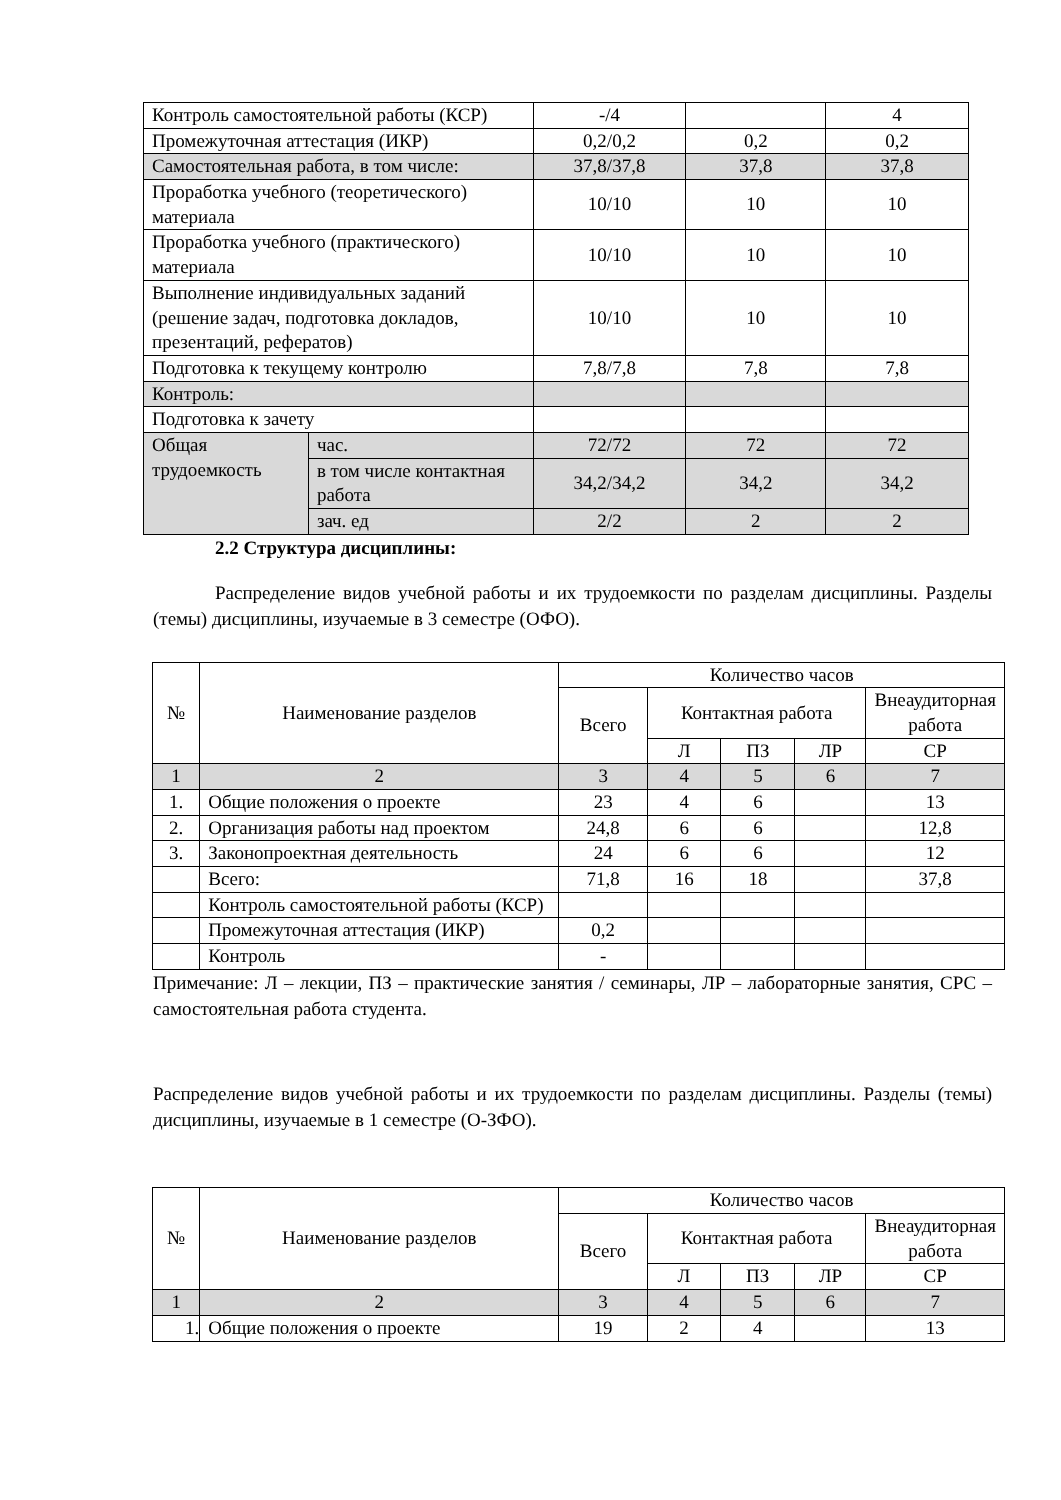| Контроль самостоятельной работы (КСР) | | -/4 | | 4 |
| Промежуточная аттестация (ИКР) | | 0,2/0,2 | 0,2 | 0,2 |
| Самостоятельная работа, в том числе: | | 37,8/37,8 | 37,8 | 37,8 |
| Проработка учебного (теоретического) материала | | 10/10 | 10 | 10 |
| Проработка учебного (практического) материала | | 10/10 | 10 | 10 |
| Выполнение индивидуальных заданий (решение задач, подготовка докладов, презентаций, рефератов) | | 10/10 | 10 | 10 |
| Подготовка к текущему контролю | | 7,8/7,8 | 7,8 | 7,8 |
| Контроль: | | | | |
| Подготовка к зачету | | | | |
| Общая трудоемкость | час. | 72/72 | 72 | 72 |
| | в том числе контактная работа | 34,2/34,2 | 34,2 | 34,2 |
| | зач. ед | 2/2 | 2 | 2 |
2.2 Структура дисциплины:
Распределение видов учебной работы и их трудоемкости по разделам дисциплины. Разделы (темы) дисциплины, изучаемые в 3 семестре (ОФО).
| № | Наименование разделов | Количество часов | | | | |
| --- | --- | --- | --- | --- | --- | --- |
| | | Всего | Контактная работа | | | Внеаудиторная работа |
| | | | Л | ПЗ | ЛР | СР |
| 1 | 2 | 3 | 4 | 5 | 6 | 7 |
| 1. | Общие положения о проекте | 23 | 4 | 6 | | 13 |
| 2. | Организация работы над проектом | 24,8 | 6 | 6 | | 12,8 |
| 3. | Законопроектная деятельность | 24 | 6 | 6 | | 12 |
| | Всего: | 71,8 | 16 | 18 | | 37,8 |
| | Контроль самостоятельной работы (КСР) | | | | | |
| | Промежуточная аттестация (ИКР) | 0,2 | | | | |
| | Контроль | - | | | | |
Примечание: Л – лекции, ПЗ – практические занятия / семинары, ЛР – лабораторные занятия, СРС – самостоятельная работа студента.
Распределение видов учебной работы и их трудоемкости по разделам дисциплины. Разделы (темы) дисциплины, изучаемые в 1 семестре (О-ЗФО).
| № | Наименование разделов | Количество часов | | | | |
| --- | --- | --- | --- | --- | --- | --- |
| | | Всего | Контактная работа | | | Внеаудиторная работа |
| | | | Л | ПЗ | ЛР | СР |
| 1 | 2 | 3 | 4 | 5 | 6 | 7 |
| 1. | Общие положения о проекте | 19 | 2 | 4 | | 13 |